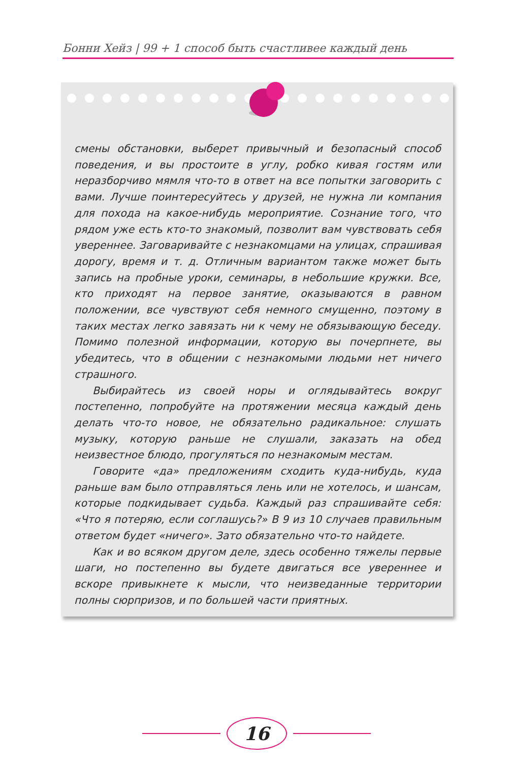Бонни Хейз | 99 + 1 способ быть счастливее каждый день
смены обстановки, выберет привычный и безопасный способ поведения, и вы простоите в углу, робко кивая гостям или неразборчиво мямля что-то в ответ на все попытки заговорить с вами. Лучше поинтересуйтесь у друзей, не нужна ли компания для похода на какое-нибудь мероприятие. Сознание того, что рядом уже есть кто-то знакомый, позволит вам чувствовать себя увереннее. Заговаривайте с незнакомцами на улицах, спрашивая дорогу, время и т. д. Отличным вариантом также может быть запись на пробные уроки, семинары, в небольшие кружки. Все, кто приходят на первое занятие, оказываются в равном положении, все чувствуют себя немного смущенно, поэтому в таких местах легко завязать ни к чему не обязывающую беседу. Помимо полезной информации, которую вы почерпнете, вы убедитесь, что в общении с незнакомыми людьми нет ничего страшного.
Выбирайтесь из своей норы и оглядывайтесь вокруг постепенно, попробуйте на протяжении месяца каждый день делать что-то новое, не обязательно радикальное: слушать музыку, которую раньше не слушали, заказать на обед неизвестное блюдо, прогуляться по незнакомым местам.
Говорите «да» предложениям сходить куда-нибудь, куда раньше вам было отправляться лень или не хотелось, и шансам, которые подкидывает судьба. Каждый раз спрашивайте себя: «Что я потеряю, если соглашусь?» В 9 из 10 случаев правильным ответом будет «ничего». Зато обязательно что-то найдете.
Как и во всяком другом деле, здесь особенно тяжелы первые шаги, но постепенно вы будете двигаться все увереннее и вскоре привыкнете к мысли, что неизведанные территории полны сюрпризов, и по большей части приятных.
16